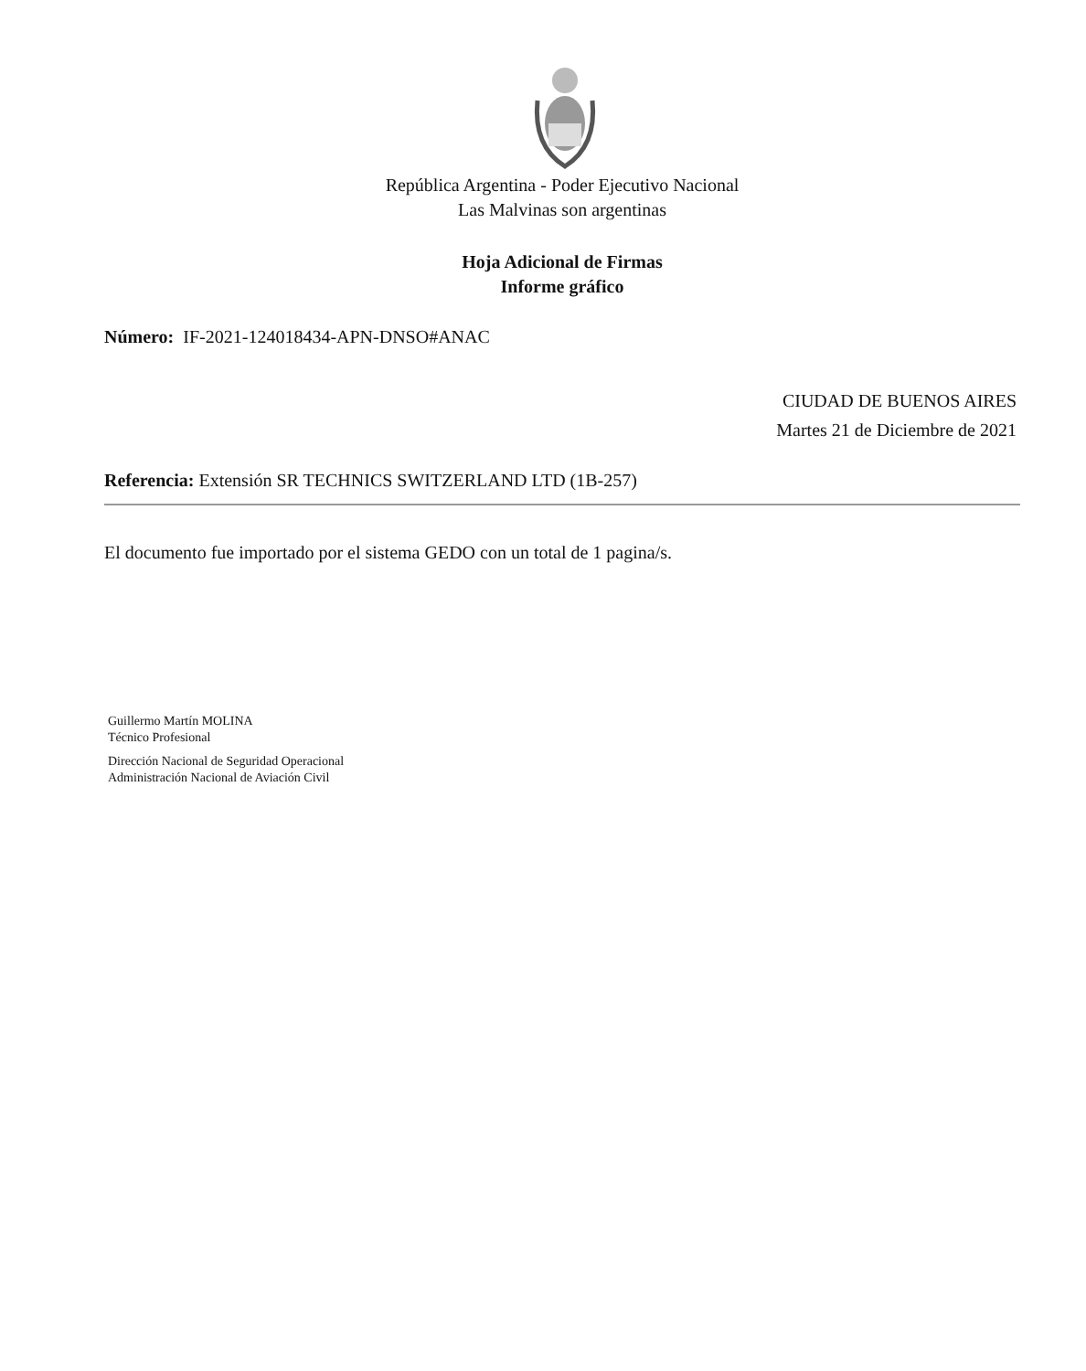República Argentina - Poder Ejecutivo Nacional
Las Malvinas son argentinas
Hoja Adicional de Firmas
Informe gráfico
Número: IF-2021-124018434-APN-DNSO#ANAC
CIUDAD DE BUENOS AIRES
Martes 21 de Diciembre de 2021
Referencia: Extensión SR TECHNICS SWITZERLAND LTD (1B-257)
El documento fue importado por el sistema GEDO con un total de 1 pagina/s.
Guillermo Martín MOLINA
Técnico Profesional
Dirección Nacional de Seguridad Operacional
Administración Nacional de Aviación Civil